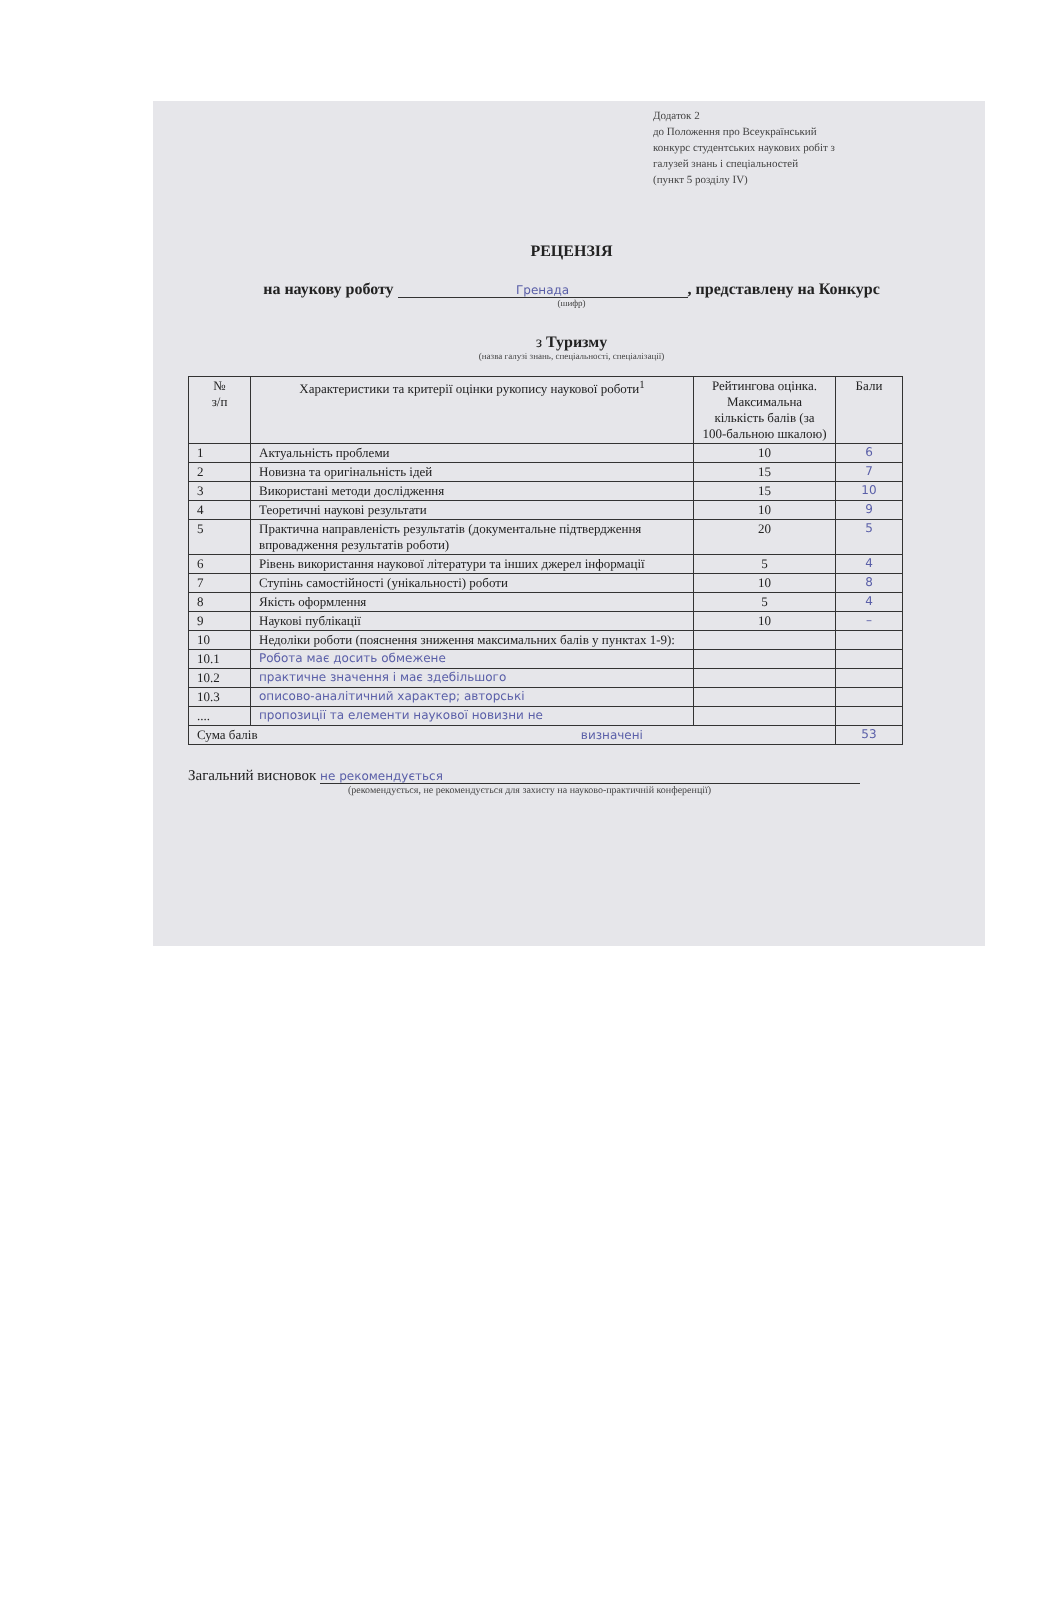Додаток 2
до Положення про Всеукраїнський
конкурс студентських наукових робіт з
галузей знань і спеціальностей
(пункт 5 розділу IV)
РЕЦЕНЗІЯ
на наукову роботу Гренада, представлену на Конкурс
(шифр)
з Туризму
(назва галузі знань, спеціальності, спеціалізації)
| № з/п | Характеристики та критерії оцінки рукопису наукової роботи<sup>1</sup> | Рейтингова оцінка. Максимальна кількість балів (за 100-бальною шкалою) | Бали |
| --- | --- | --- | --- |
| 1 | Актуальність проблеми | 10 | 6 |
| 2 | Новизна та оригінальність ідей | 15 | 7 |
| 3 | Використані методи дослідження | 15 | 10 |
| 4 | Теоретичні наукові результати | 10 | 9 |
| 5 | Практична направленість результатів (документальне підтвердження впровадження результатів роботи) | 20 | 5 |
| 6 | Рівень використання наукової літератури та інших джерел інформації | 5 | 4 |
| 7 | Ступінь самостійності (унікальності) роботи | 10 | 8 |
| 8 | Якість оформлення | 5 | 4 |
| 9 | Наукові публікації | 10 | – |
| 10 | Недоліки роботи (пояснення зниження максимальних балів у пунктах 1-9): | | |
| 10.1 | Робота має досить обмежене | | |
| 10.2 | практичне значення і має здебільшого | | |
| 10.3 | описово-аналітичний характер; авторські | | |
| .... | пропозиції та елементи наукової новизни не | | |
| Сума балів визначені | | | 53 |
Загальний висновок не рекомендується
(рекомендується, не рекомендується для захисту на науково-практичній конференції)